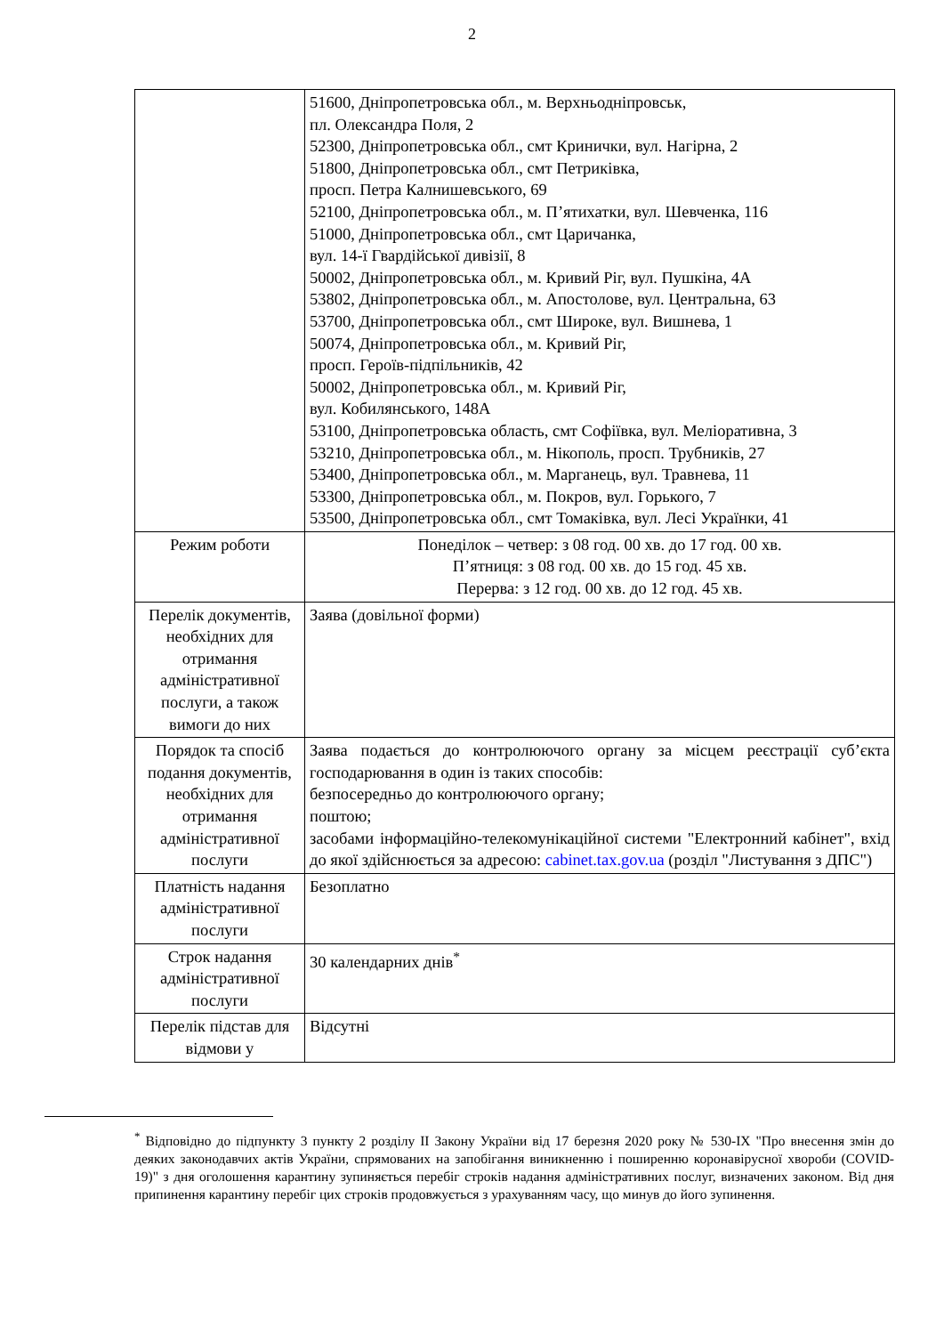2
| | 51600, Дніпропетровська обл., м. Верхньодніпровськ, пл. Олександра Поля, 2 52300, Дніпропетровська обл., смт Кринички, вул. Нагірна, 2 51800, Дніпропетровська обл., смт Петриківка, просп. Петра Калнишевського, 69 52100, Дніпропетровська обл., м. П’ятихатки, вул. Шевченка, 116 51000, Дніпропетровська обл., смт Царичанка, вул. 14-ї Гвардійської дивізії, 8 50002, Дніпропетровська обл., м. Кривий Ріг, вул. Пушкіна, 4А 53802, Дніпропетровська обл., м. Апостолове, вул. Центральна, 63 53700, Дніпропетровська обл., смт Широке, вул. Вишнева, 1 50074, Дніпропетровська обл., м. Кривий Ріг, просп. Героїв-підпільників, 42 50002, Дніпропетровська обл., м. Кривий Ріг, вул. Кобилянського, 148А 53100, Дніпропетровська область, смт Софіївка, вул. Меліоративна, 3 53210, Дніпропетровська обл., м. Нікополь, просп. Трубників, 27 53400, Дніпропетровська обл., м. Марганець, вул. Травнева, 11 53300, Дніпропетровська обл., м. Покров, вул. Горького, 7 53500, Дніпропетровська обл., смт Томаківка, вул. Лесі Українки, 41 |
| Режим роботи | Понеділок – четвер: з 08 год. 00 хв. до 17 год. 00 хв. П’ятниця: з 08 год. 00 хв. до 15 год. 45 хв. Перерва: з 12 год. 00 хв. до 12 год. 45 хв. |
| Перелік документів, необхідних для отримання адміністративної послуги, а також вимоги до них | Заява (довільної форми) |
| Порядок та спосіб подання документів, необхідних для отримання адміністративної послуги | Заява подається до контролюючого органу за місцем реєстрації суб’єкта господарювання в один із таких способів: безпосередньо до контролюючого органу; поштою; засобами інформаційно-телекомунікаційної системи "Електронний кабінет", вхід до якої здійснюється за адресою: cabinet.tax.gov.ua (розділ "Листування з ДПС") |
| Платність надання адміністративної послуги | Безоплатно |
| Строк надання адміністративної послуги | 30 календарних днів<sup>*</sup> |
| Перелік підстав для відмови у | Відсутні |
<sup>*</sup> Відповідно до підпункту 3 пункту 2 розділу ІІ Закону України від 17 березня 2020 року № 530-IX "Про внесення змін до деяких законодавчих актів України, спрямованих на запобігання виникненню і поширенню коронавірусної хвороби (COVID-19)" з дня оголошення карантину зупиняється перебіг строків надання адміністративних послуг, визначених законом. Від дня припинення карантину перебіг цих строків продовжується з урахуванням часу, що минув до його зупинення.